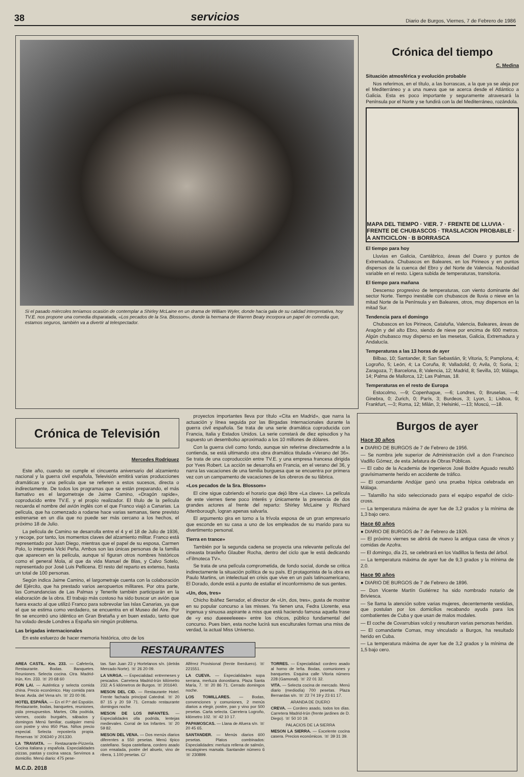38 servicios Diario de Burgos, Viernes, 7 de Febrero de 1986
Si el pasado miércoles teníamos ocasión de contemplar a Shirley McLaine en un drama de William Wyler, donde hacía gala de su calidad interpretativa, hoy TV.E. nos propone una comedia disparatada, «Los pecados de la Sra. Blossom», donde la hermana de Warren Beaty incorpora un papel de comedia que, estamos seguros, también va a divertir al telespectador.
Crónica del tiempo
C. Medina
Situación atmosférica y evolución probable
Nos referimos, en el título, a las borrascas, a la que ya se aleja por el Mediterráneo y a una nueva que se acerca desde el Atlántico a Galicia. Esta es poco importante y seguramente atravesará la Península por el Norte y se fundirá con la del Mediterráneo, rozándola.
MAPA DEL TIEMPO · VIER. 7 · FRENTE DE LLUVIA · FRENTE DE CHUBASCOS · TRASLACION PROBABLE · A ANTICICLON · B BORRASCA
El tiempo para hoy
Lluvias en Galicia, Cantábrico, áreas del Duero y puntos de Extremadura. Chubascos en Baleares, en los Pirineos y en puntos dispersos de la cuenca del Ebro y del Norte de Valencia. Nubosidad variable en el resto. Ligera subida de temperaturas, transitoria.
El tiempo para mañana
Descenso progresivo de temperaturas, con viento dominante del sector Norte. Tiempo inestable con chubascos de lluvia o nieve en la mitad Norte de la Península y en Baleares, otros, muy dispersos en la mitad Sur.
Tendencia para el domingo
Chubascos en los Pirineos, Cataluña, Valencia, Baleares, áreas de Aragón y del alto Ebro, siendo de nieve por encima de 600 metros. Algún chubasco muy disperso en las mesetas, Galicia, Extremadura y Andalucía.
Temperaturas a las 13 horas de ayer
Bilbao, 10; Santander, 8; San Sebastián, 9; Vitoria, 5; Pamplona, 4; Logroño, 5; León, 4; La Coruña, 8; Valladolid, 0; Avila, 0; Soria, 1; Zaragoza, 7; Barcelona, 8; Valencia, 12; Madrid, 8; Sevilla, 10; Málaga, 14; Palma de Mallorca, 12; Las Palmas, 18.
Temperaturas en el resto de Europa
Estocolmo, —9; Copenhague, —6; Londres, 0; Bruselas, —4; Ginebra, 0; Zurich, 0; París, 3; Burdeos, 3; Lyon, 1; Lisboa, 9; Frankfurt, —3; Roma, 12; Milán, 3; Helsinki, —13; Moscú, —18.
Crónica de Televisión
Mercedes Rodríguez
Este año, cuando se cumple el cincuenta aniversario del alzamiento nacional y la guerra civil española, Televisión emitirá varias producciones dramáticas y una película que se refieren a estos sucesos, directa o indirectamente. De todos los programas que se están preparando, el más llamativo es el largometraje de Jaime Camino, «Dragón rapide», coproducido entre TV.E. y el propio realizador. El título de la película recuerda el nombre del avión inglés con el que Franco viajó a Canarias. La película, que ha comenzado a rodarse hace varias semanas, tiene previsto estrenarse en un día que no puede ser más cercano a los hechos, el próximo 18 de Julio.
La película de Camino se desarrolla entre el 4 y el 18 de Julio de 1936, y recoge, por tanto, los momentos claves del alzamiento militar. Franco está representado por Juan Diego, mientras que el papel de su esposa, Carmen Polo, lo interpreta Vicki Peña. Ambos son las únicas personas de la familia que aparecen en la película, aunque sí figuran otros nombres históricos como el general Mola, al que da vida Manuel de Blas, y Calvo Sotelo, representado por José Luis Pellicena. El resto del reparto es extenso, hasta un total de 100 personas.
Según indica Jaime Camino, el largometraje cuenta con la colaboración del Ejército, que ha prestado varios aeropuertos militares. Por otra parte, las Comandancias de Las Palmas y Tenerife también participarán en la elaboración de la obra. El trabajo más costoso ha sido buscar un avión que fuera exacto al que utilizó Franco para sobrevolar las Islas Canarias, ya que el que se estima como verdadero, se encuentra en el Museo del Aire. Por fin se encontró uno idéntico en Gran Bretaña y en buen estado, tanto que ha volado desde Londres a España sin ningún problema.
Las brigadas internacionales
En este esfuerzo de hacer memoria histórica, otro de los
proyectos importantes lleva por título «Cita en Madrid», que narra la actuación y línea seguida por las Birgadas Internacionales durante la guerra civil española. Se trata de una serie dramática coproducida con Francia, Italia y Estados Unidos. La serie constará de diez episodios y ha supuesto un desembolso aproximado a los 10 millones de dólares.
Con la guerra civil como fondo, aunque sin referirse directamednte a la contienda, se está ultimando otra obra dramática titulada «Verano del 36». Se trata de una coproducción entre TV.E. y una empresa francesa dirigida por Yves Robert. La acción se desarrolla en Francia, en el verano del 36, y narra las vacaciones de una familia burguesa que se encuentra por primera vez con un campamento de vacaciones de los obreros de su fábrica.
«Los pecados de la Sra. Blossom»
El cine sigue cubriendo el horario que dejó libre «La clave». La película de este viernes tiene poco interés y únicamente la presencia de dos grandes actores al frente del reparto: Shirley McLaine y Richard Attenborough, logran apenas salvarla.
El argumento gira en torno a la frívola esposa de un gran empresario que esconde en su casa a uno de los empleados de su marido para su divertimento personal.
Tierra en trance»
También por la segunda cadena se proyecta una relevante película del cineasta brasileño Glauber Rocha, dentro del ciclo que le está dedicando «Filmoteca TV».
Se trata de una película comprometida, de fondo social, donde se critica indirectamente la situación política de su país. El protagonista de la obra es Paulo Martins, un intelectual en crisis que vive en un país latinoamericano, El Dorado, donde está a punto de estallar el inconformismo de sus gentes.
«Un, dos, tres»
Chicho Ibáñez Serrador, el director de «Un, dos, tres», gusta de mostrar en su popular concurso a las misses. Ya tienen una, Fedra Llorente, esa ingenua y sinuosa aspirante a miss que está haciendo famosa aquella frase de «y eso dueeeeleeee» entre los chicos, público fundamental del concurso. Pues bien, esta noche lucirá sus esculturales formas una miss de verdad, la actual Miss Universo.
RESTAURANTES
AREA CASTIL. Km. 233. — Cafetería, Restaurante. Bodas. Banquetes. Reuniones. Selecta cocina. Ctra. Madrid-Irún, Km. 233. ☏ 20 68 60
FON LAI. — Auténtica y selecta comida china. Precio económico. Hay comida para llevar. Avda. del Vena s/n. ☏ 23 00 06.
HOTEL ESPAÑA. — En el P.º del Espolón. Restaurante, bodas, banquetes, reuniones, pida presupuestos. Martes, Olla podrida, viernes, cocido burgalés, sábados y domingos Menú familiar, cualquier menú con postre y vino 950 Ptas. Niños precio especial. Selecta repostería propia. Reservas ☏ 206340 y 201330.
LA TRAVIATA. — Restaurante-Pizzería. Cocina italiana y española. Especialidades pizzas, pastas y cocina vasca. Servimos a domicilio. Menú diario: 475 pese-
tas. San Juan 23 y Hortelanos s/n. (detrás Mercado Norte). ☏ 26 20 09.
LA VARGA. — Especialidad: entremeses y pescados. Carretera Madrid-Irún kilómetro 232. A 5 kilómetros de Burgos. ☏ 201640.
MESON DEL CID. — Restaurante Hotel. Frente fachada principal Catedral. ☏ 20 87 15 y 20 59 71. Cerrado restaurante domingos noche.
MESON DE LOS INFANTES. — Especialidades olla podrida, lentejas medievales. Corral de los Infantes. ☏ 20 59 82.
MESON DEL VENA. — Dos menús diarios diferentes a 550 pesetas. Menú típico castellano. Sopa castellana, cordero asado con ensalada, postre del abuelo, vino de ribera, 1.100 pesetas. C/
Alférez Provisional (frente Iberduero). ☏ 221551.
LA CUEVA. — Especialidades sopa serrana, merluza donostiarra. Plaza Santa María, 7. ☏ 20 86 71. Cerrado domingos noche.
LOS TOMILLARES. — Bodas, convenciones y comuniones, 2 menús diarios a elegir, postre, pan y vino por 500 pesetas. Carta selecta. Carretera Logroño, kilómetro 102. ☏ 42 10 17.
PAPAMOSCAS. — Llana de Afuera s/n. ☏ 20 45 65.
SANTANDER. — Menús diarios 600 pesetas. Platos combinados: Especialidades: merluza rellena de salmón, escalopines marsala. Santander número 6 ☏ 230899.
TORRES. — Especialidad: cordero asado al horno de leña. Bodas, comuniones y banquetes. Esquina calle Vitoria número 228 (Gamonal). ☏ 22 01 32.
VITA. — Selecta cocina de mercado. Menú diario (mediodía) 700 pesetas. Plaza Bernardas s/n. ☏ 22 74 19 y 23 61 17.
ARANDA DE DUERO
CREVA. — Cordero asado, todos los días. Carretera Madrid-Irún (frente jardines de D. Diego). ☏ 50 10 19.
PALACIOS DE LA SIERRA
MESON LA SIERRA. — Excelente cocina casera. Precios económicos. ☏ 39 31 39.
M.C.D. 2018
Burgos de ayer
Hace 30 años
● DIARIO DE BURGOS de 7 de Febrero de 1956.
— Se nombra jefe superior de Administración civil a don Francisco Vadillo Gómez, de esta Jefatura de Obras Públicas.
— El cabo de la Academia de Ingenieros José Boldre Aguado resultó gravísimamente herido en accidente de tráfico.
— El comandante Andújar ganó una prueba hípica celebrada en Málaga.
— Talamillo ha sido seleccionado para el equipo español de ciclo-cross.
— La temperatura máxima de ayer fue de 3,2 grados y la mínima de 1,3 bajo cero.
Hace 60 años
● DIARIO DE BURGOS de 7 de Febrero de 1926.
— El próximo viernes se abrirá de nuevo la antigua casa de vinos y comidas de Azofra.
— El domingo, día 21, se celebrará en los Vadillos la fiesta del árbol.
— La temperatura máxima de ayer fue de 9,3 grados y la mínima de 2,0.
Hace 90 años
● DIARIO DE BURGOS de 7 de Febrero de 1896.
— Don Vicente Martín Gutiérrez ha sido nombrado notario de Briviesca.
— Se llama la atención sobre varias mujeres, decentemente vestidas, que postulan por los domicilios recabando ayuda para los combatientes de Cuba y que usan de malos modales.
— El coche de Covarrubias volcó y resultaron varias personas heridas.
— El comandante Comas, muy vinculado a Burgos, ha resultado herido en Cuba.
— La temperatura máxima de ayer fue de 3,2 grados y la mínima de 1,5 bajo cero.